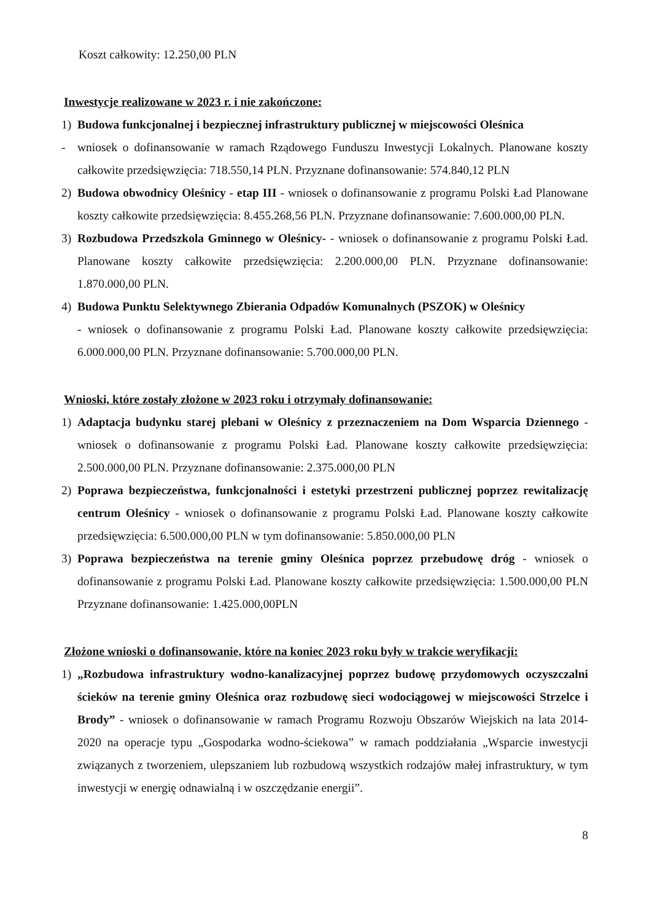Koszt całkowity: 12.250,00 PLN
Inwestycje realizowane w 2023 r. i nie zakończone:
1) Budowa funkcjonalnej i bezpiecznej infrastruktury publicznej w miejscowości Oleśnica
- wniosek o dofinansowanie w ramach Rządowego Funduszu Inwestycji Lokalnych. Planowane koszty całkowite przedsięwzięcia: 718.550,14 PLN. Przyznane dofinansowanie: 574.840,12 PLN
2) Budowa obwodnicy Oleśnicy - etap III - wniosek o dofinansowanie z programu Polski Ład Planowane koszty całkowite przedsięwzięcia: 8.455.268,56 PLN. Przyznane dofinansowanie: 7.600.000,00 PLN.
3) Rozbudowa Przedszkola Gminnego w Oleśnicy- - wniosek o dofinansowanie z programu Polski Ład. Planowane koszty całkowite przedsięwzięcia: 2.200.000,00 PLN. Przyznane dofinansowanie: 1.870.000,00 PLN.
4) Budowa Punktu Selektywnego Zbierania Odpadów Komunalnych (PSZOK) w Oleśnicy
- wniosek o dofinansowanie z programu Polski Ład. Planowane koszty całkowite przedsięwzięcia: 6.000.000,00 PLN. Przyznane dofinansowanie: 5.700.000,00 PLN.
Wnioski, które zostały złożone w 2023 roku i otrzymały dofinansowanie:
1) Adaptacja budynku starej plebani w Oleśnicy z przeznaczeniem na Dom Wsparcia Dziennego - wniosek o dofinansowanie z programu Polski Ład. Planowane koszty całkowite przedsięwzięcia: 2.500.000,00 PLN. Przyznane dofinansowanie: 2.375.000,00 PLN
2) Poprawa bezpieczeństwa, funkcjonalności i estetyki przestrzeni publicznej poprzez rewitalizację centrum Oleśnicy - wniosek o dofinansowanie z programu Polski Ład. Planowane koszty całkowite przedsięwzięcia: 6.500.000,00 PLN w tym dofinansowanie: 5.850.000,00 PLN
3) Poprawa bezpieczeństwa na terenie gminy Oleśnica poprzez przebudowę dróg - wniosek o dofinansowanie z programu Polski Ład. Planowane koszty całkowite przedsięwzięcia: 1.500.000,00 PLN Przyznane dofinansowanie: 1.425.000,00PLN
Złożone wnioski o dofinansowanie, które na koniec 2023 roku były w trakcie weryfikacji:
1) „Rozbudowa infrastruktury wodno-kanalizacyjnej poprzez budowę przydomowych oczyszczalni ścieków na terenie gminy Oleśnica oraz rozbudowę sieci wodociągowej w miejscowości Strzelce i Brody” - wniosek o dofinansowanie w ramach Programu Rozwoju Obszarów Wiejskich na lata 2014-2020 na operacje typu „Gospodarka wodno-ściekowa” w ramach poddziałania „Wsparcie inwestycji związanych z tworzeniem, ulepszaniem lub rozbudową wszystkich rodzajów małej infrastruktury, w tym inwestycji w energię odnawialną i w oszczędzanie energii”.
8